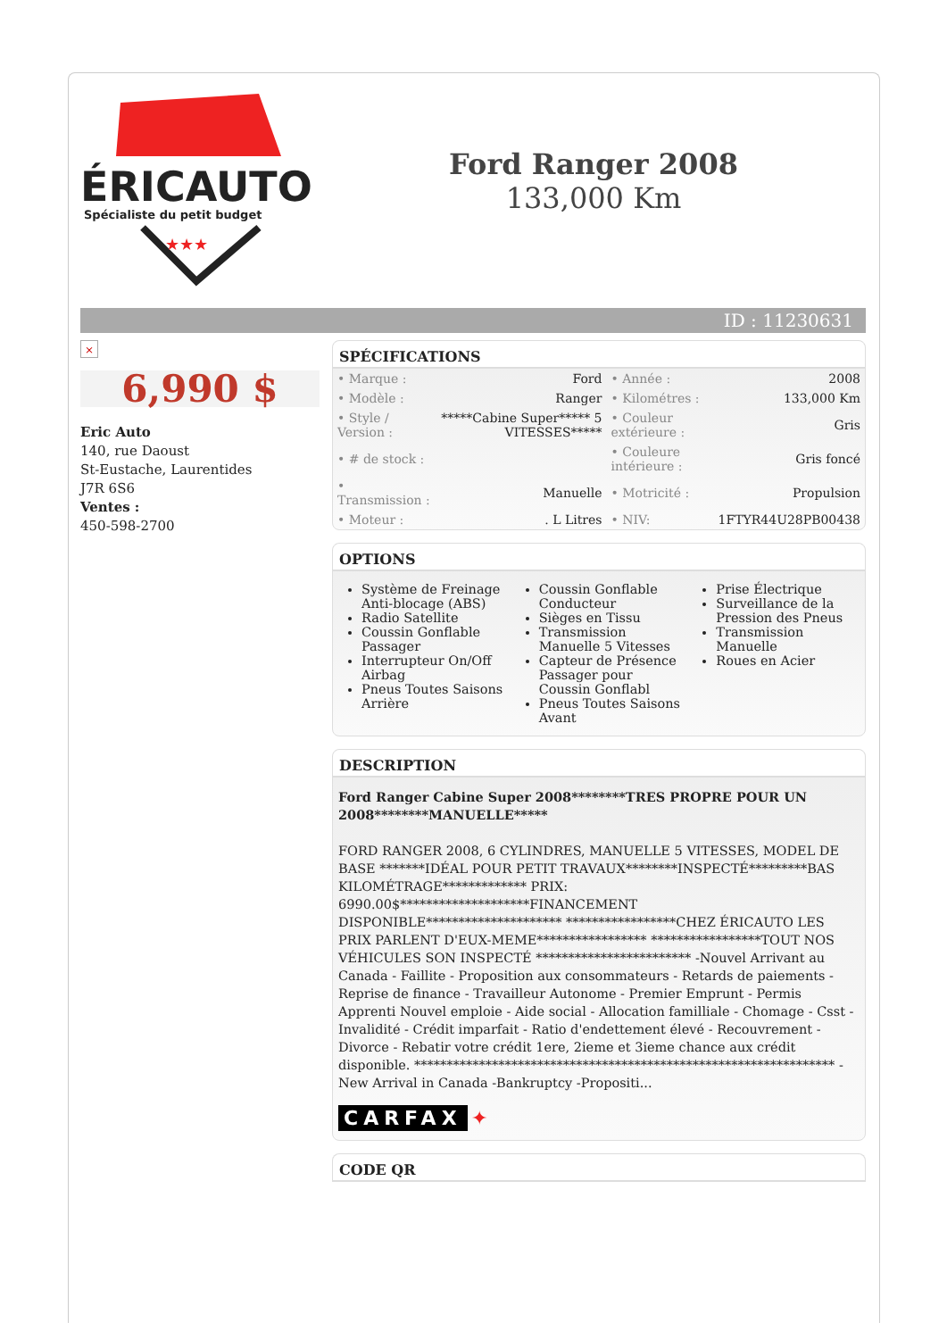ÉRICAUTO
Spécialiste du petit budget
★★★
Ford Ranger 2008
133,000 Km
ID : 11230631
×
6,990 $
Eric Auto
140, rue Daoust
St-Eustache, Laurentides
J7R 6S6
Ventes :
450-598-2700
SPÉCIFICATIONS
| • Marque : | Ford | • Année : | 2008 |
| • Modèle : | Ranger | • Kilométres : | 133,000 Km |
| • Style / Version : | *****Cabine Super***** 5 VITESSES***** | • Couleur extérieure : | Gris |
| • # de stock : | | • Couleure intérieure : | Gris foncé |
| • Transmission : | Manuelle | • Motricité : | Propulsion |
| • Moteur : | . L Litres | • NIV: | 1FTYR44U28PB00438 |
OPTIONS
Système de Freinage Anti-blocage (ABS)
Radio Satellite
Coussin Gonflable Passager
Interrupteur On/Off Airbag
Pneus Toutes Saisons Arrière
Coussin Gonflable Conducteur
Sièges en Tissu
Transmission Manuelle 5 Vitesses
Capteur de Présence Passager pour Coussin Gonflabl
Pneus Toutes Saisons Avant
Prise Électrique
Surveillance de la Pression des Pneus
Transmission Manuelle
Roues en Acier
DESCRIPTION
Ford Ranger Cabine Super 2008********TRES PROPRE POUR UN 2008********MANUELLE*****
FORD RANGER 2008, 6 CYLINDRES, MANUELLE 5 VITESSES, MODEL DE BASE *******IDÉAL POUR PETIT TRAVAUX********INSPECTÉ*********BAS KILOMÉTRAGE************* PRIX: 6990.00$********************FINANCEMENT DISPONIBLE********************* *****************CHEZ ÉRICAUTO LES PRIX PARLENT D'EUX-MEME***************** *****************TOUT NOS VÉHICULES SON INSPECTÉ ************************ -Nouvel Arrivant au Canada - Faillite - Proposition aux consommateurs - Retards de paiements - Reprise de finance - Travailleur Autonome - Premier Emprunt - Permis Apprenti Nouvel emploie - Aide social - Allocation familliale - Chomage - Csst - Invalidité - Crédit imparfait - Ratio d'endettement élevé - Recouvrement - Divorce - Rebatir votre crédit 1ere, 2ieme et 3ieme chance aux crédit disponible. ***************************************************************** -New Arrival in Canada -Bankruptcy -Propositi...
CARFAX ✦
CODE QR